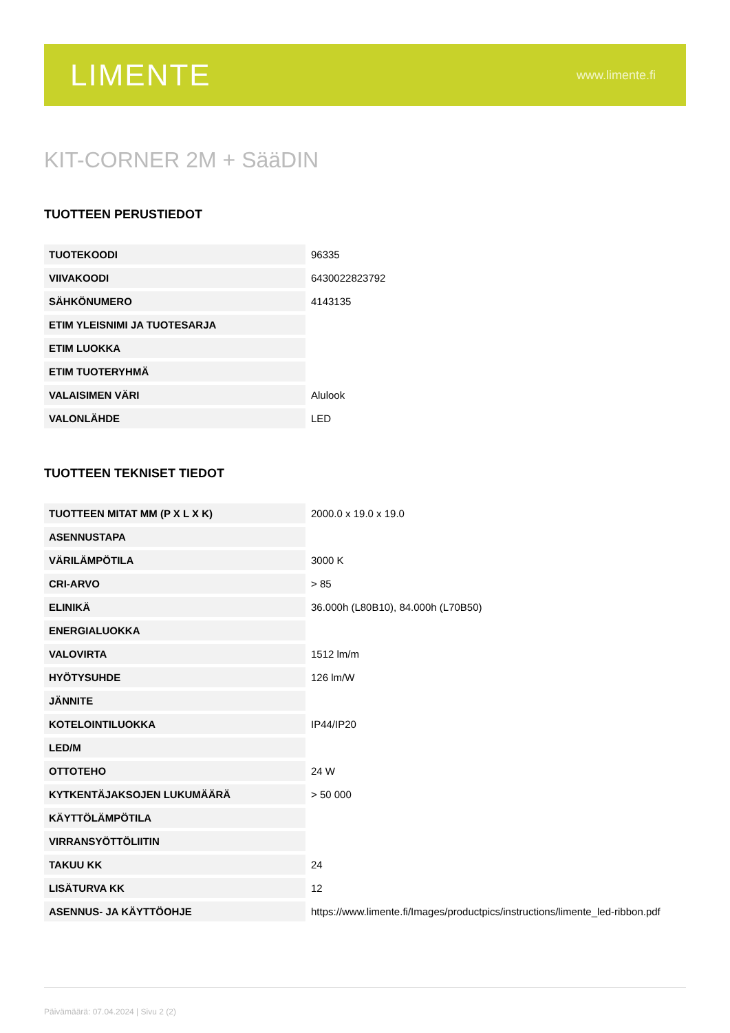LIMENTE
www.limente.fi
KIT-CORNER 2M + SääDIN
TUOTTEEN PERUSTIEDOT
| TUOTEKOODI | 96335 |
| VIIVAKOODI | 6430022823792 |
| SÄHKÖNUMERO | 4143135 |
| ETIM YLEISNIMI JA TUOTESARJA | |
| ETIM LUOKKA | |
| ETIM TUOTERYHMÄ | |
| VALAISIMEN VÄRI | Alulook |
| VALONLÄHDE | LED |
TUOTTEEN TEKNISET TIEDOT
| TUOTTEEN MITAT MM (P X L X K) | 2000.0 x 19.0 x 19.0 |
| ASENNUSTAPA | |
| VÄRILÄMPÖTILA | 3000 K |
| CRI-ARVO | > 85 |
| ELINIKÄ | 36.000h (L80B10), 84.000h (L70B50) |
| ENERGIALUOKKA | |
| VALOVIRTA | 1512 lm/m |
| HYÖTYSUHDE | 126 lm/W |
| JÄNNITE | |
| KOTELOINTILUOKKA | IP44/IP20 |
| LED/M | |
| OTTOTEHO | 24 W |
| KYTKENTÄJAKSOJEN LUKUMÄÄRÄ | > 50 000 |
| KÄYTTÖLÄMPÖTILA | |
| VIRRANSYÖTTÖLIITIN | |
| TAKUU KK | 24 |
| LISÄTURVA KK | 12 |
| ASENNUS- JA KÄYTTÖOHJE | https://www.limente.fi/Images/productpics/instructions/limente_led-ribbon.pdf |
Päivämäärä: 07.04.2024 | Sivu 2 (2)